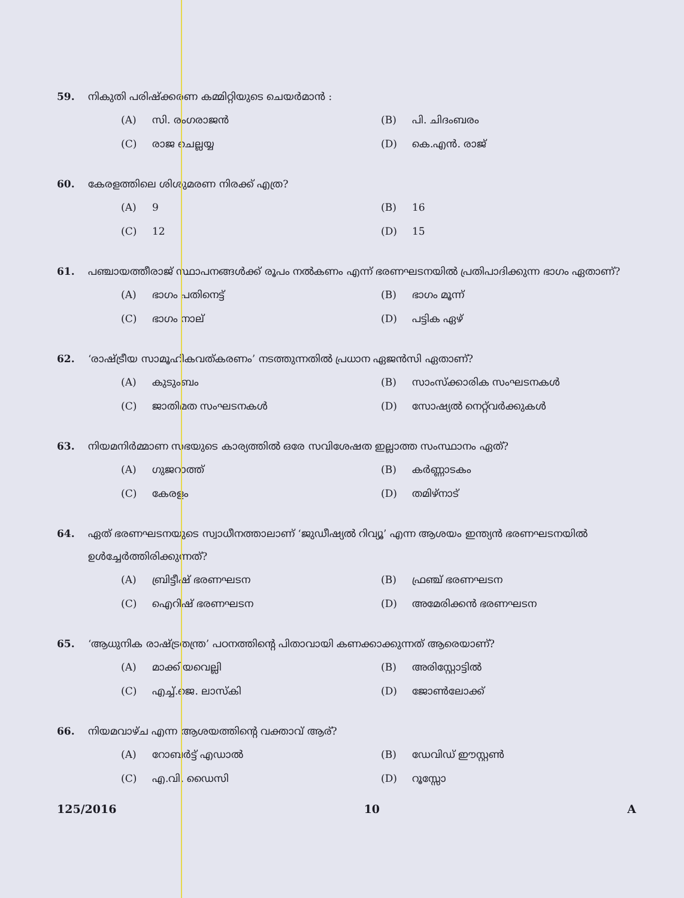59. നികുതി പരിഷ്ക്കരണ കമ്മിറ്റിയുടെ ചെയർമാൻ :
(A) സി. രംഗരാജൻ (B) പി. ചിദംബരം (C) രാജ ചെല്ലയ്യ (D) കെ.എൻ. രാജ്
60. കേരളത്തിലെ ശിശുമരണ നിരക്ക് എത്ര?
(A) 9 (B) 16 (C) 12 (D) 15
61. പഞ്ചായത്തീരാജ് സ്ഥാപനങ്ങൾക്ക് രൂപം നൽകണം എന്ന് ഭരണഘടനയിൽ പ്രതിപാദിക്കുന്ന ഭാഗം ഏതാണ്?
(A) ഭാഗം പതിനെട്ട് (B) ഭാഗം മൂന്ന് (C) ഭാഗം നാല് (D) പട്ടിക ഏഴ്
62. ‘രാഷ്ട്രീയ സാമൂഹികവത്കരണം’ നടത്തുന്നതിൽ പ്രധാന ഏജൻസി ഏതാണ്?
(A) കുടുംബം (B) സാംസ്ക്കാരിക സംഘടനകൾ (C) ജാതിമത സംഘടനകൾ (D) സോഷ്യൽ നെറ്റ്‌വർക്കുകൾ
63. നിയമനിർമ്മാണ സഭയുടെ കാര്യത്തിൽ ഒരേ സവിശേഷത ഇല്ലാത്ത സംസ്ഥാനം ഏത്?
(A) ഗുജറാത്ത് (B) കർണ്ണാടകം (C) കേരളം (D) തമിഴ്നാട്
64. ഏത് ഭരണഘടനയുടെ സ്വാധീനത്താലാണ് ‘ജുഡീഷ്യൽ റിവ്യൂ’ എന്ന ആശയം ഇന്ത്യൻ ഭരണഘടനയിൽ ഉൾച്ചേർത്തിരിക്കുന്നത്?
(A) ബ്രിട്ടീഷ് ഭരണഘടന (B) ഫ്രഞ്ച് ഭരണഘടന (C) ഐറിഷ് ഭരണഘടന (D) അമേരിക്കൻ ഭരണഘടന
65. ‘ആധുനിക രാഷ്ട്രതന്ത്ര’ പഠനത്തിന്റെ പിതാവായി കണക്കാക്കുന്നത് ആരെയാണ്?
(A) മാക്കിയവെല്ലി (B) അരിസ്റ്റോട്ടിൽ (C) എച്ച്.ജെ. ലാസ്കി (D) ജോൺലോക്ക്
66. നിയമവാഴ്ച എന്ന ആശയത്തിന്റെ വക്താവ് ആര്?
(A) റോബർട്ട് എഡാൽ (B) ഡേവിഡ് ഈസ്റ്റൺ (C) എ.വി. ഡൈസി (D) റൂസ്സോ
125/2016 10 A